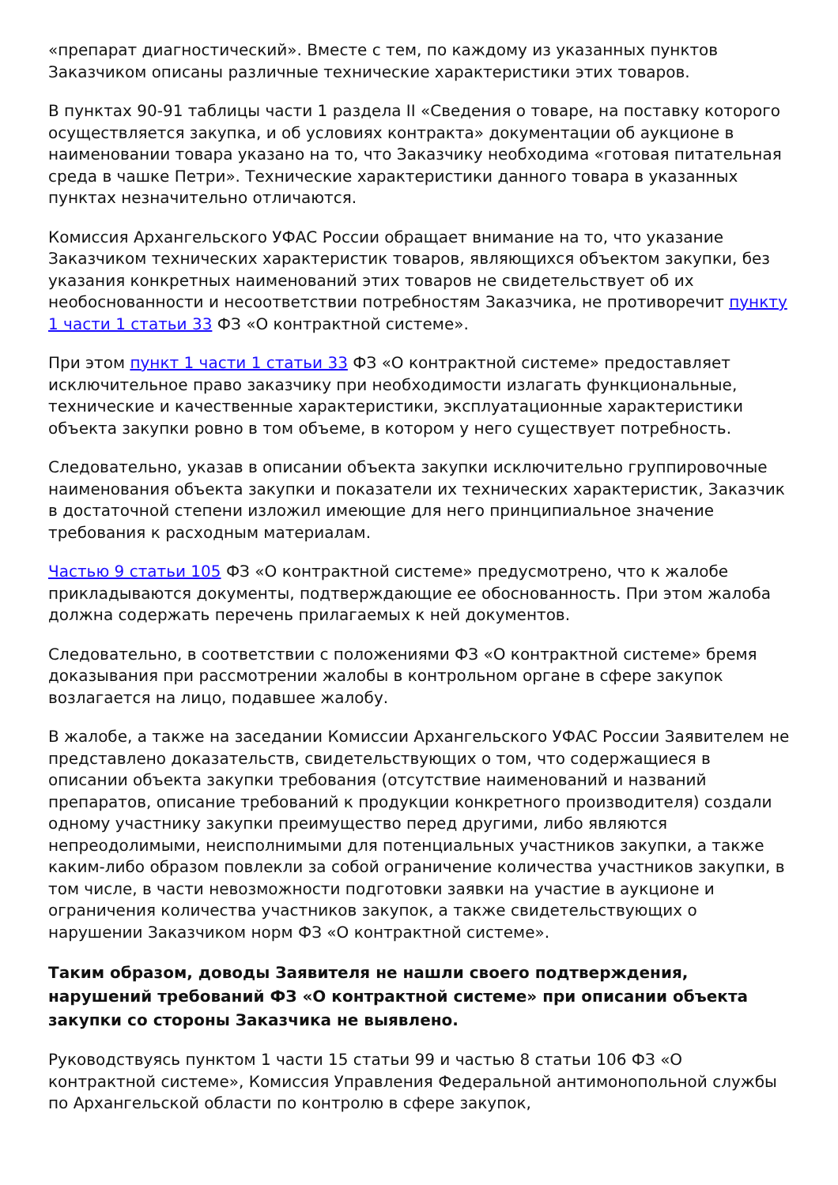«препарат диагностический». Вместе с тем, по каждому из указанных пунктов Заказчиком описаны различные технические характеристики этих товаров.
В пунктах 90-91 таблицы части 1 раздела II «Сведения о товаре, на поставку которого осуществляется закупка, и об условиях контракта» документации об аукционе в наименовании товара указано на то, что Заказчику необходима «готовая питательная среда в чашке Петри». Технические характеристики данного товара в указанных пунктах незначительно отличаются.
Комиссия Архангельского УФАС России обращает внимание на то, что указание Заказчиком технических характеристик товаров, являющихся объектом закупки, без указания конкретных наименований этих товаров не свидетельствует об их необоснованности и несоответствии потребностям Заказчика, не противоречит пункту 1 части 1 статьи 33 ФЗ «О контрактной системе».
При этом пункт 1 части 1 статьи 33 ФЗ «О контрактной системе» предоставляет исключительное право заказчику при необходимости излагать функциональные, технические и качественные характеристики, эксплуатационные характеристики объекта закупки ровно в том объеме, в котором у него существует потребность.
Следовательно, указав в описании объекта закупки исключительно группировочные наименования объекта закупки и показатели их технических характеристик, Заказчик в достаточной степени изложил имеющие для него принципиальное значение требования к расходным материалам.
Частью 9 статьи 105 ФЗ «О контрактной системе» предусмотрено, что к жалобе прикладываются документы, подтверждающие ее обоснованность. При этом жалоба должна содержать перечень прилагаемых к ней документов.
Следовательно, в соответствии с положениями ФЗ «О контрактной системе» бремя доказывания при рассмотрении жалобы в контрольном органе в сфере закупок возлагается на лицо, подавшее жалобу.
В жалобе, а также на заседании Комиссии Архангельского УФАС России Заявителем не представлено доказательств, свидетельствующих о том, что содержащиеся в описании объекта закупки требования (отсутствие наименований и названий препаратов, описание требований к продукции конкретного производителя) создали одному участнику закупки преимущество перед другими, либо являются непреодолимыми, неисполнимыми для потенциальных участников закупки, а также каким-либо образом повлекли за собой ограничение количества участников закупки, в том числе, в части невозможности подготовки заявки на участие в аукционе и ограничения количества участников закупок, а также свидетельствующих о нарушении Заказчиком норм ФЗ «О контрактной системе».
Таким образом, доводы Заявителя не нашли своего подтверждения, нарушений требований ФЗ «О контрактной системе» при описании объекта закупки со стороны Заказчика не выявлено.
Руководствуясь пунктом 1 части 15 статьи 99 и частью 8 статьи 106 ФЗ «О контрактной системе», Комиссия Управления Федеральной антимонопольной службы по Архангельской области по контролю в сфере закупок,